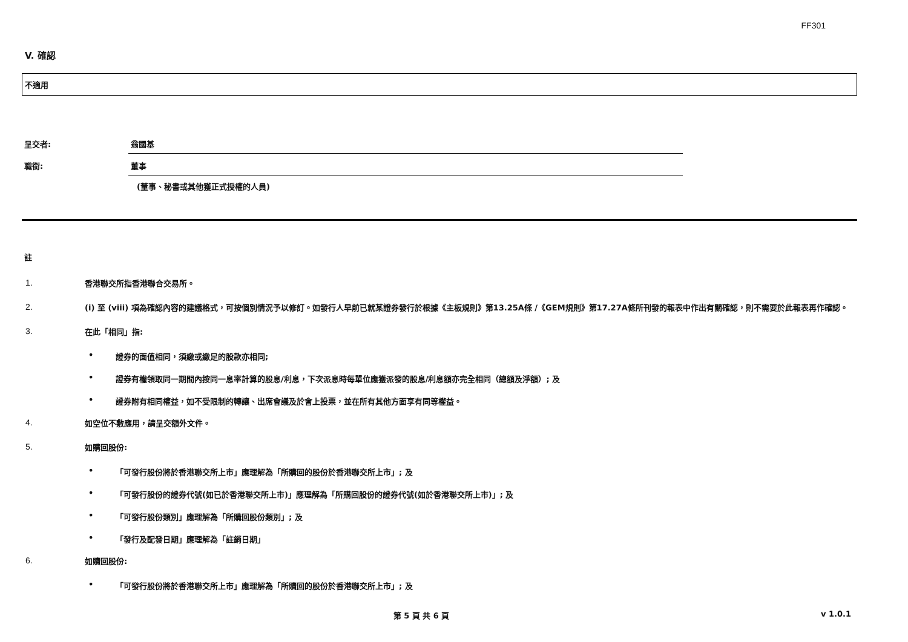FF301
V. 確認
不適用
呈交者: 翁國基
職銜: 董事
(董事、秘書或其他獲正式授權的人員)
註
1.
香港聯交所指香港聯合交易所。
2.
(i) 至 (viii) 項為確認內容的建議格式，可按個別情況予以修訂。如發行人早前已就某證券發行於根據《主板規則》第13.25A條 /《GEM規則》第17.27A條所刊發的報表中作出有關確認，則不需要於此報表再作確認。
3.
在此「相同」指:
• 證券的面值相同，須繳或繳足的股款亦相同;
• 證券有權領取同一期間內按同一息率計算的股息/利息，下次派息時每單位應獲派發的股息/利息額亦完全相同（總額及淨額）; 及
• 證券附有相同權益，如不受限制的轉讓、出席會議及於會上投票，並在所有其他方面享有同等權益。
4.
如空位不敷應用，請呈交額外文件。
5.
如購回股份:
• 「可發行股份將於香港聯交所上市」應理解為「所購回的股份於香港聯交所上市」; 及
• 「可發行股份的證券代號(如已於香港聯交所上市)」應理解為「所購回股份的證券代號(如於香港聯交所上市)」; 及
• 「可發行股份類別」應理解為「所購回股份類別」; 及
• 「發行及配發日期」應理解為「註銷日期」
6.
如贖回股份:
• 「可發行股份將於香港聯交所上市」應理解為「所贖回的股份於香港聯交所上市」; 及
第 5 頁 共 6 頁 v 1.0.1